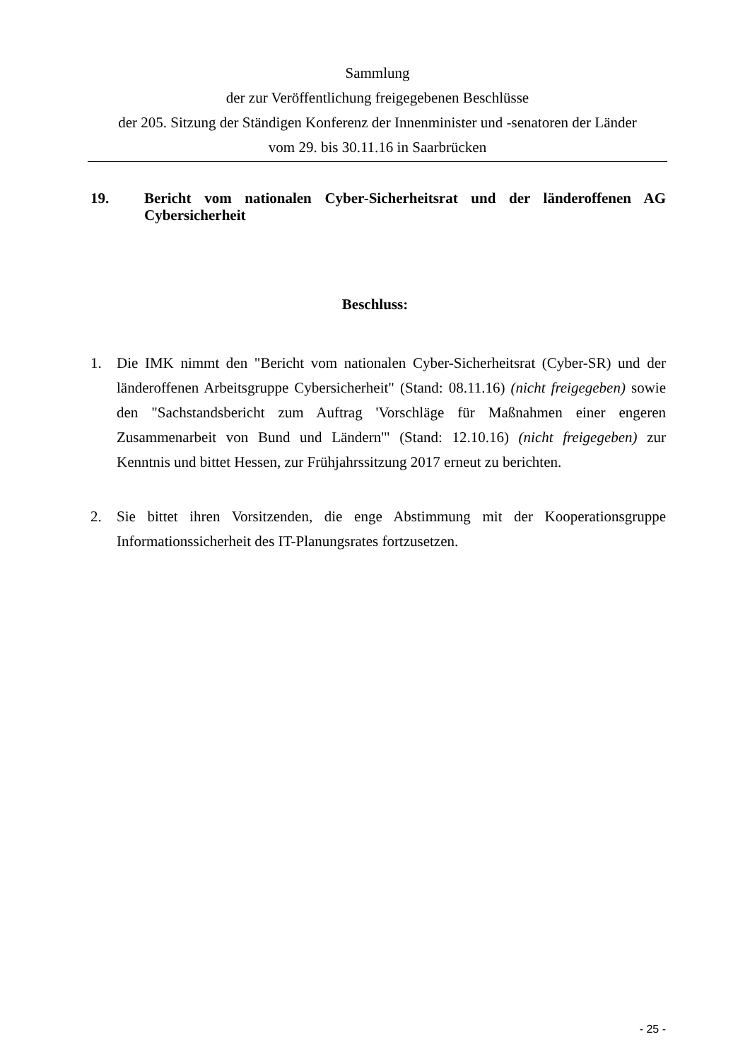Sammlung
der zur Veröffentlichung freigegebenen Beschlüsse
der 205. Sitzung der Ständigen Konferenz der Innenminister und -senatoren der Länder
vom 29. bis 30.11.16 in Saarbrücken
19. Bericht vom nationalen Cyber-Sicherheitsrat und der länderoffenen AG Cybersicherheit
Beschluss:
1. Die IMK nimmt den "Bericht vom nationalen Cyber-Sicherheitsrat (Cyber-SR) und der länderoffenen Arbeitsgruppe Cybersicherheit" (Stand: 08.11.16) (nicht freigegeben) sowie den "Sachstandsbericht zum Auftrag 'Vorschläge für Maßnahmen einer engeren Zusammenarbeit von Bund und Ländern'" (Stand: 12.10.16) (nicht freigegeben) zur Kenntnis und bittet Hessen, zur Frühjahrssitzung 2017 erneut zu berichten.
2. Sie bittet ihren Vorsitzenden, die enge Abstimmung mit der Kooperationsgruppe Informationssicherheit des IT-Planungsrates fortzusetzen.
- 25 -